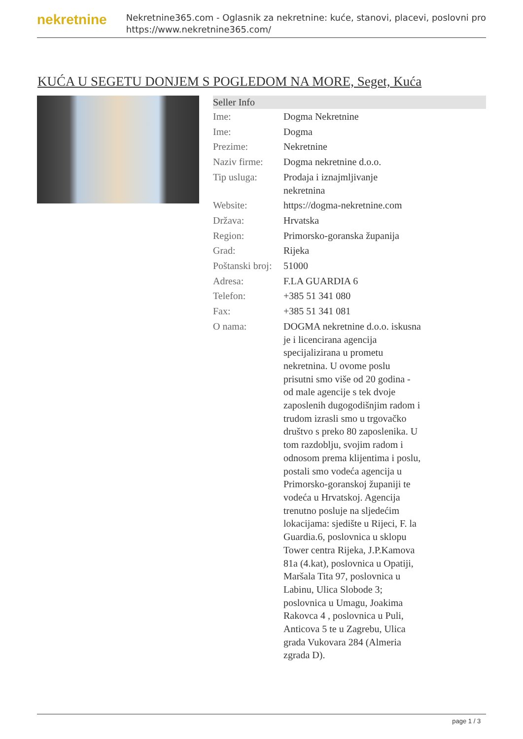nekretnine
Nekretnine365.com - Oglasnik za nekretnine: kuće, stanovi, placevi, poslovni pro
https://www.nekretnine365.com/
KUĆA U SEGETU DONJEM S POGLEDOM NA MORE, Seget, Kuća
| Seller Info | | |
| --- | --- | --- |
| Ime: | Dogma Nekretnine | |
| Ime: | Dogma | |
| Prezime: | Nekretnine | |
| Naziv firme: | Dogma nekretnine d.o.o. | |
| Tip usluga: | Prodaja i iznajmljivanje nekretnina | |
| Website: | https://dogma-nekretnine.com | |
| Država: | Hrvatska | |
| Region: | Primorsko-goranska županija | |
| Grad: | Rijeka | |
| Poštanski broj: | 51000 | |
| Adresa: | F.LA GUARDIA 6 | |
| Telefon: | +385 51 341 080 | |
| Fax: | +385 51 341 081 | |
| O nama: | DOGMA nekretnine d.o.o. iskusna je i licencirana agencija specijalizirana u prometu nekretnina. U ovome poslu prisutni smo više od 20 godina - od male agencije s tek dvoje zaposlenih dugogodišnjim radom i trudom izrasli smo u trgovačko društvo s preko 80 zaposlenika. U tom razdoblju, svojim radom i odnosom prema klijentima i poslu, postali smo vodeća agencija u Primorsko-goranskoj županiji te vodeća u Hrvatskoj. Agencija trenutno posluje na sljedećim lokacijama: sjedište u Rijeci, F. la Guardia.6, poslovnica u sklopu Tower centra Rijeka, J.P.Kamova 81a (4.kat), poslovnica u Opatiji, Maršala Tita 97, poslovnica u Labinu, Ulica Slobode 3; poslovnica u Umagu, Joakima Rakovca 4 , poslovnica u Puli, Anticova 5 te u Zagrebu, Ulica grada Vukovara 284 (Almeria zgrada D). | |
page 1 / 3